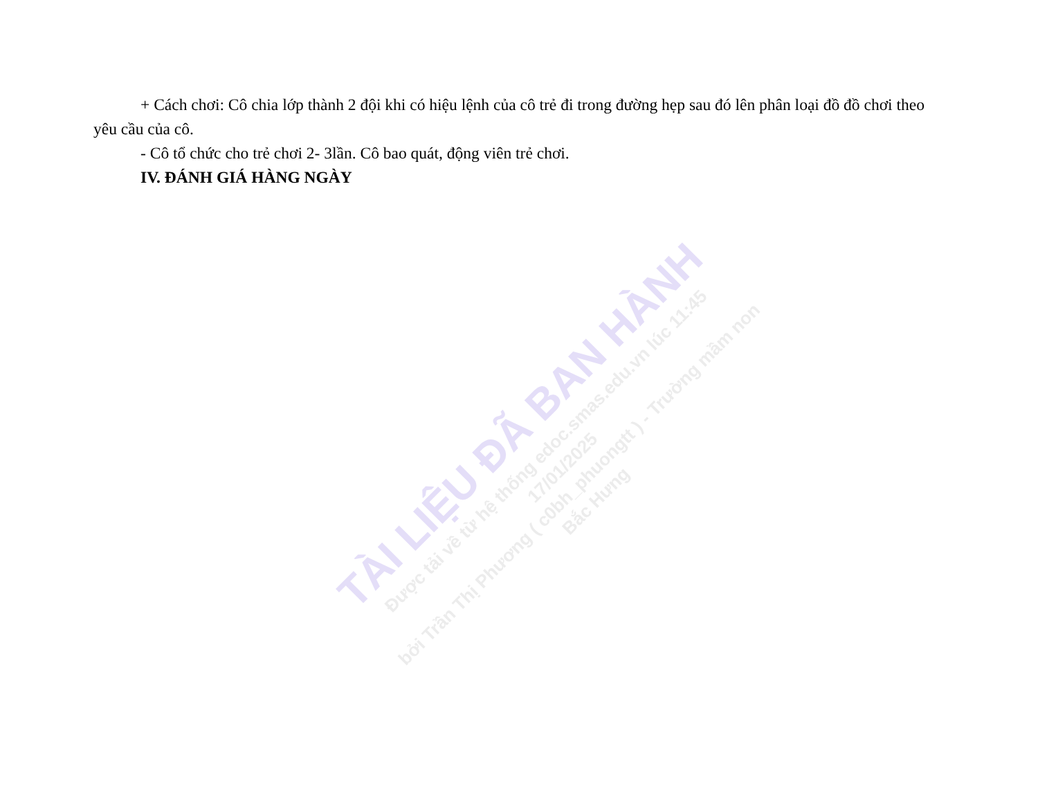+ Cách chơi: Cô chia lớp thành 2 đội khi có hiệu lệnh của cô trẻ đi trong đường hẹp sau đó lên phân loại đồ đồ chơi theo yêu cầu của cô.
- Cô tổ chức cho trẻ chơi 2- 3lần. Cô bao quát, động viên trẻ chơi.
IV. ĐÁNH GIÁ HÀNG NGÀY
TÀI LIỆU ĐÃ BAN HÀNH
Được tải về từ hệ thống edoc.smas.edu.vn lúc 11:45 17/01/2025
bởi Trần Thị Phương ( c0bh_phuongtt ) - Trường mầm non Bắc Hưng